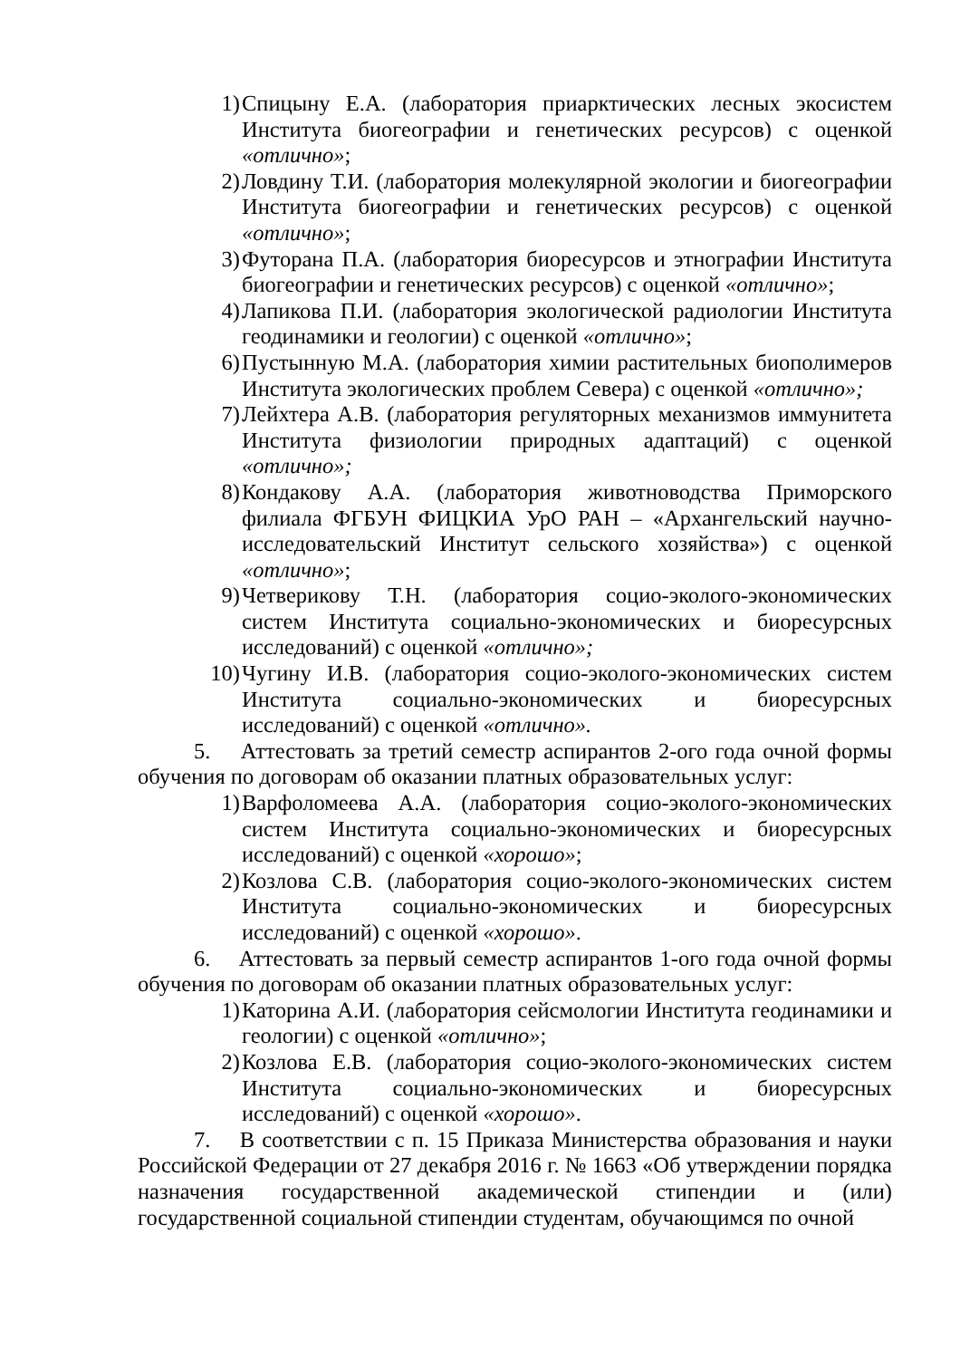1) Спицыну Е.А. (лаборатория приарктических лесных экосистем Института биогеографии и генетических ресурсов) с оценкой «отлично»;
2) Ловдину Т.И. (лаборатория молекулярной экологии и биогеографии Института биогеографии и генетических ресурсов) с оценкой «отлично»;
3) Футорана П.А. (лаборатория биоресурсов и этнографии Института биогеографии и генетических ресурсов) с оценкой «отлично»;
4) Лапикова П.И. (лаборатория экологической радиологии Института геодинамики и геологии) с оценкой «отлично»;
6) Пустынную М.А. (лаборатория химии растительных биополимеров Института экологических проблем Севера) с оценкой «отлично»;
7) Лейхтера А.В. (лаборатория регуляторных механизмов иммунитета Института физиологии природных адаптаций) с оценкой «отлично»;
8) Кондакову А.А. (лаборатория животноводства Приморского филиала ФГБУН ФИЦКИА УрО РАН – «Архангельский научно-исследовательский Институт сельского хозяйства») с оценкой «отлично»;
9) Четверикову Т.Н. (лаборатория социо-эколого-экономических систем Института социально-экономических и биоресурсных исследований) с оценкой «отлично»;
10) Чугину И.В. (лаборатория социо-эколого-экономических систем Института социально-экономических и биоресурсных исследований) с оценкой «отлично».
5. Аттестовать за третий семестр аспирантов 2-ого года очной формы обучения по договорам об оказании платных образовательных услуг:
1) Варфоломеева А.А. (лаборатория социо-эколого-экономических систем Института социально-экономических и биоресурсных исследований) с оценкой «хорошо»;
2) Козлова С.В. (лаборатория социо-эколого-экономических систем Института социально-экономических и биоресурсных исследований) с оценкой «хорошо».
6. Аттестовать за первый семестр аспирантов 1-ого года очной формы обучения по договорам об оказании платных образовательных услуг:
1) Каторина А.И. (лаборатория сейсмологии Института геодинамики и геологии) с оценкой «отлично»;
2) Козлова Е.В. (лаборатория социо-эколого-экономических систем Института социально-экономических и биоресурсных исследований) с оценкой «хорошо».
7. В соответствии с п. 15 Приказа Министерства образования и науки Российской Федерации от 27 декабря 2016 г. № 1663 «Об утверждении порядка назначения государственной академической стипендии и (или) государственной социальной стипендии студентам, обучающимся по очной